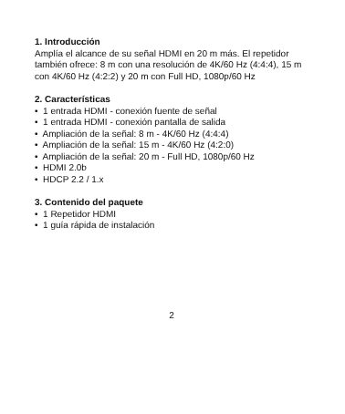1. Introducción
Amplía el alcance de su señal HDMI en 20 m más. El repetidor también ofrece: 8 m con una resolución de 4K/60 Hz (4:4:4), 15 m con 4K/60 Hz (4:2:2) y 20 m con Full HD, 1080p/60 Hz
2. Características
• 1 entrada HDMI - conexión fuente de señal
• 1 entrada HDMI - conexión pantalla de salida
• Ampliación de la señal: 8 m - 4K/60 Hz (4:4:4)
• Ampliación de la señal: 15 m - 4K/60 Hz (4:2:0)
• Ampliación de la señal: 20 m - Full HD, 1080p/60 Hz
• HDMI 2.0b
• HDCP 2.2 / 1.x
3. Contenido del paquete
• 1 Repetidor HDMI
• 1 guía rápida de instalación
2